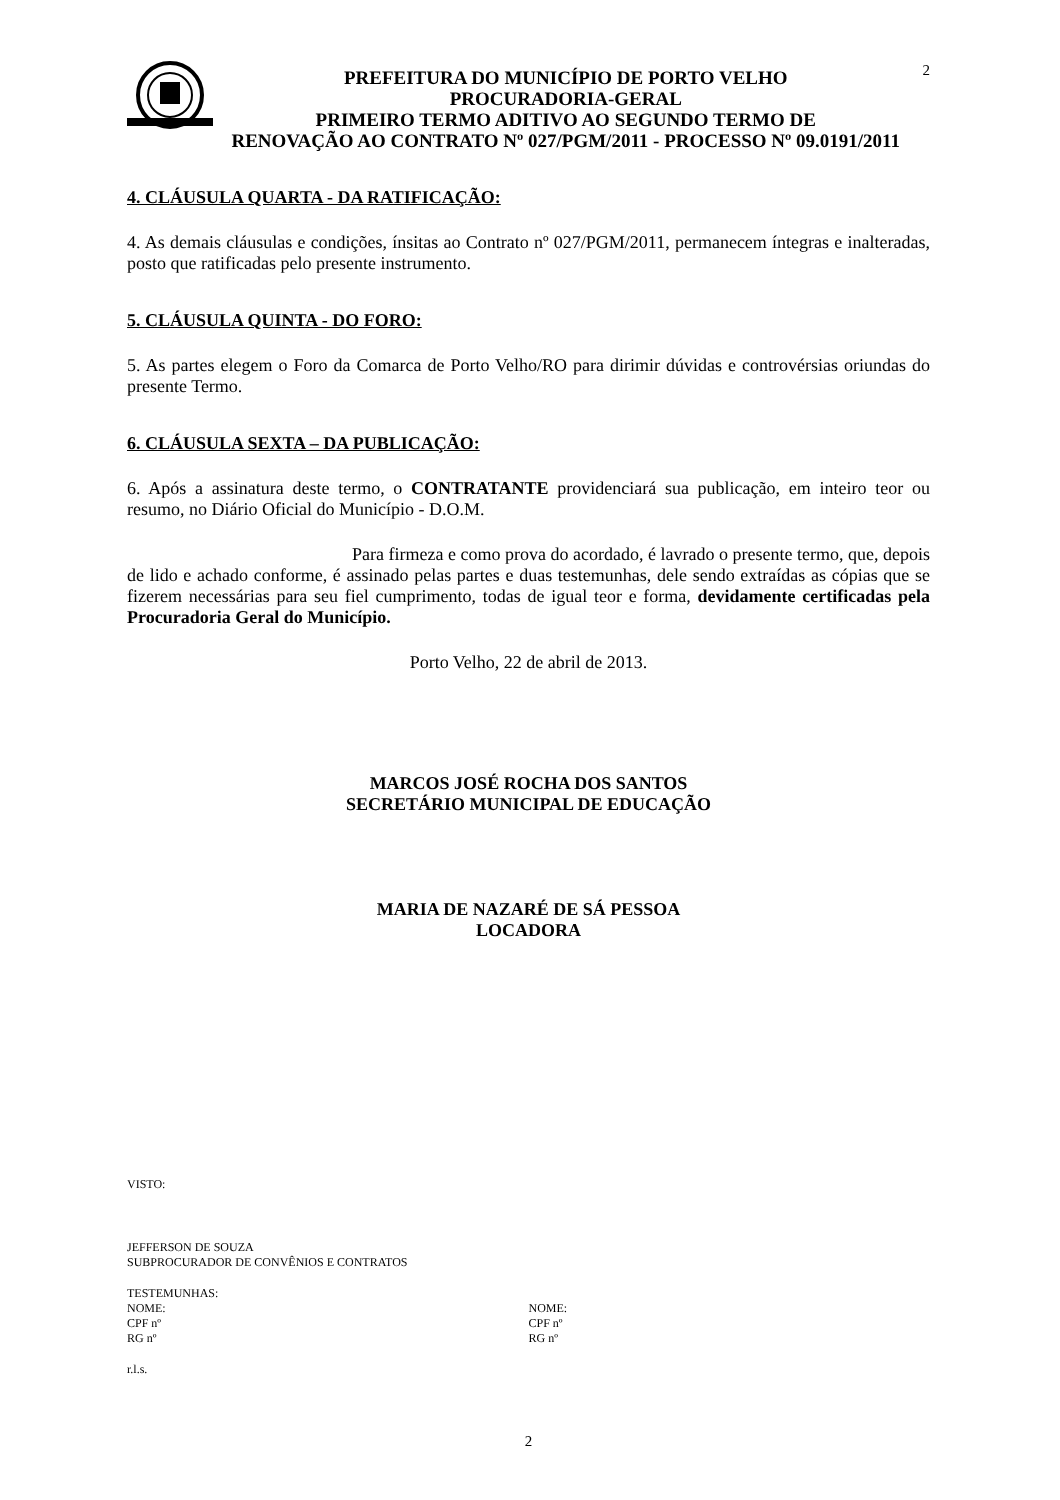PREFEITURA DO MUNICÍPIO DE PORTO VELHO
PROCURADORIA-GERAL
PRIMEIRO TERMO ADITIVO AO SEGUNDO TERMO DE
RENOVAÇÃO AO CONTRATO Nº 027/PGM/2011 - PROCESSO Nº 09.0191/2011
2
4. CLÁUSULA QUARTA - DA RATIFICAÇÃO:
4. As demais cláusulas e condições, ínsitas ao Contrato nº 027/PGM/2011, permanecem íntegras e inalteradas, posto que ratificadas pelo presente instrumento.
5. CLÁUSULA QUINTA - DO FORO:
5. As partes elegem o Foro da Comarca de Porto Velho/RO para dirimir dúvidas e controvérsias oriundas do presente Termo.
6. CLÁUSULA SEXTA – DA PUBLICAÇÃO:
6. Após a assinatura deste termo, o CONTRATANTE providenciará sua publicação, em inteiro teor ou resumo, no Diário Oficial do Município - D.O.M.
Para firmeza e como prova do acordado, é lavrado o presente termo, que, depois de lido e achado conforme, é assinado pelas partes e duas testemunhas, dele sendo extraídas as cópias que se fizerem necessárias para seu fiel cumprimento, todas de igual teor e forma, devidamente certificadas pela Procuradoria Geral do Município.
Porto Velho, 22 de abril de 2013.
MARCOS JOSÉ ROCHA DOS SANTOS
SECRETÁRIO MUNICIPAL DE EDUCAÇÃO
MARIA DE NAZARÉ DE SÁ PESSOA
LOCADORA
VISTO:
JEFFERSON DE SOUZA
SUBPROCURADOR DE CONVÊNIOS E CONTRATOS
TESTEMUNHAS:
NOME:
CPF nº
RG nº
NOME:
CPF nº
RG nº
r.l.s.
2